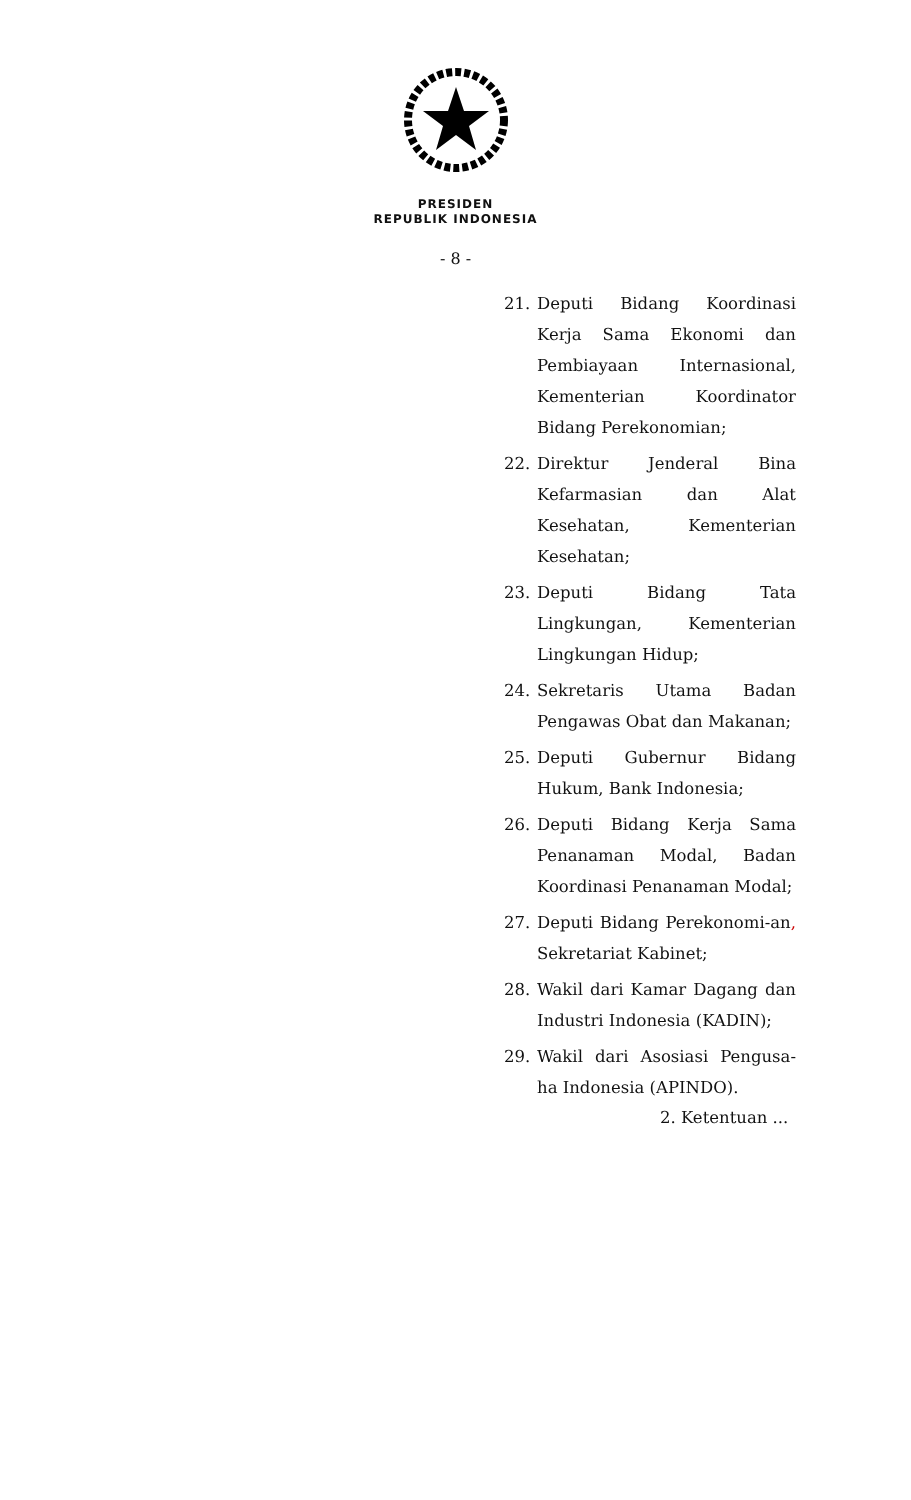PRESIDEN
REPUBLIK INDONESIA
- 8 -
21. Deputi Bidang Koordinasi Kerja Sama Ekonomi dan Pembiayaan Internasional, Kementerian Koordinator Bidang Perekonomian;
22. Direktur Jenderal Bina Kefarmasian dan Alat Kesehatan, Kementerian Kesehatan;
23. Deputi Bidang Tata Lingkungan, Kementerian Lingkungan Hidup;
24. Sekretaris Utama Badan Pengawas Obat dan Makanan;
25. Deputi Gubernur Bidang Hukum, Bank Indonesia;
26. Deputi Bidang Kerja Sama Penanaman Modal, Badan Koordinasi Penanaman Modal;
27. Deputi Bidang Perekonomi-an, Sekretariat Kabinet;
28. Wakil dari Kamar Dagang dan Industri Indonesia (KADIN);
29. Wakil dari Asosiasi Pengusa-ha Indonesia (APINDO).
2. Ketentuan ...